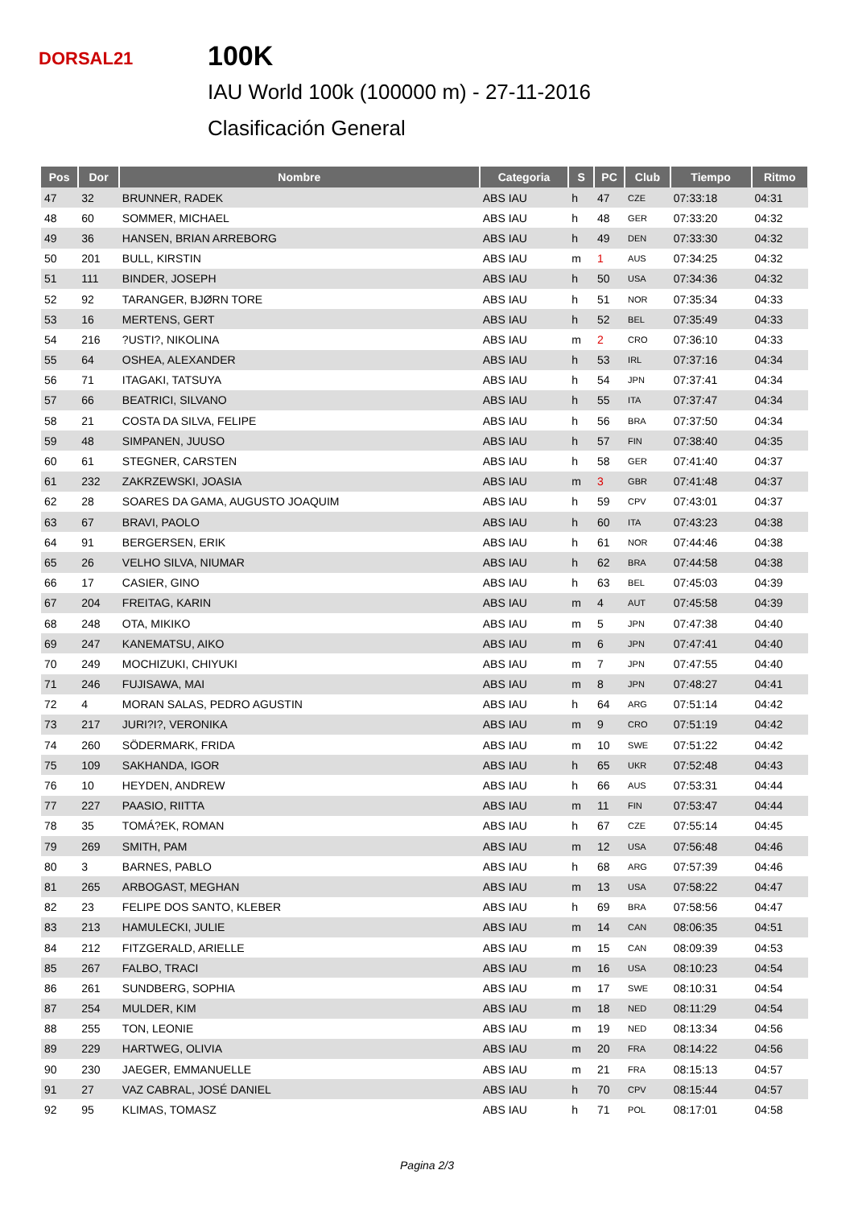DORSAL21
100K
IAU World 100k (100000 m) - 27-11-2016
Clasificación General
| Pos | Dor | Nombre | Categoria | S | PC | Club | Tiempo | Ritmo |
| --- | --- | --- | --- | --- | --- | --- | --- | --- |
| 47 | 32 | BRUNNER, RADEK | ABS IAU | h | 47 | CZE | 07:33:18 | 04:31 |
| 48 | 60 | SOMMER, MICHAEL | ABS IAU | h | 48 | GER | 07:33:20 | 04:32 |
| 49 | 36 | HANSEN, BRIAN ARREBORG | ABS IAU | h | 49 | DEN | 07:33:30 | 04:32 |
| 50 | 201 | BULL, KIRSTIN | ABS IAU | m | 1 | AUS | 07:34:25 | 04:32 |
| 51 | 111 | BINDER, JOSEPH | ABS IAU | h | 50 | USA | 07:34:36 | 04:32 |
| 52 | 92 | TARANGER, BJØRN TORE | ABS IAU | h | 51 | NOR | 07:35:34 | 04:33 |
| 53 | 16 | MERTENS, GERT | ABS IAU | h | 52 | BEL | 07:35:49 | 04:33 |
| 54 | 216 | ?USTI?, NIKOLINA | ABS IAU | m | 2 | CRO | 07:36:10 | 04:33 |
| 55 | 64 | OSHEA, ALEXANDER | ABS IAU | h | 53 | IRL | 07:37:16 | 04:34 |
| 56 | 71 | ITAGAKI, TATSUYA | ABS IAU | h | 54 | JPN | 07:37:41 | 04:34 |
| 57 | 66 | BEATRICI, SILVANO | ABS IAU | h | 55 | ITA | 07:37:47 | 04:34 |
| 58 | 21 | COSTA DA SILVA, FELIPE | ABS IAU | h | 56 | BRA | 07:37:50 | 04:34 |
| 59 | 48 | SIMPANEN, JUUSO | ABS IAU | h | 57 | FIN | 07:38:40 | 04:35 |
| 60 | 61 | STEGNER, CARSTEN | ABS IAU | h | 58 | GER | 07:41:40 | 04:37 |
| 61 | 232 | ZAKRZEWSKI, JOASIA | ABS IAU | m | 3 | GBR | 07:41:48 | 04:37 |
| 62 | 28 | SOARES DA GAMA, AUGUSTO JOAQUIM | ABS IAU | h | 59 | CPV | 07:43:01 | 04:37 |
| 63 | 67 | BRAVI, PAOLO | ABS IAU | h | 60 | ITA | 07:43:23 | 04:38 |
| 64 | 91 | BERGERSEN, ERIK | ABS IAU | h | 61 | NOR | 07:44:46 | 04:38 |
| 65 | 26 | VELHO SILVA, NIUMAR | ABS IAU | h | 62 | BRA | 07:44:58 | 04:38 |
| 66 | 17 | CASIER, GINO | ABS IAU | h | 63 | BEL | 07:45:03 | 04:39 |
| 67 | 204 | FREITAG, KARIN | ABS IAU | m | 4 | AUT | 07:45:58 | 04:39 |
| 68 | 248 | OTA, MIKIKO | ABS IAU | m | 5 | JPN | 07:47:38 | 04:40 |
| 69 | 247 | KANEMATSU, AIKO | ABS IAU | m | 6 | JPN | 07:47:41 | 04:40 |
| 70 | 249 | MOCHIZUKI, CHIYUKI | ABS IAU | m | 7 | JPN | 07:47:55 | 04:40 |
| 71 | 246 | FUJISAWA, MAI | ABS IAU | m | 8 | JPN | 07:48:27 | 04:41 |
| 72 | 4 | MORAN SALAS, PEDRO AGUSTIN | ABS IAU | h | 64 | ARG | 07:51:14 | 04:42 |
| 73 | 217 | JURI?I?, VERONIKA | ABS IAU | m | 9 | CRO | 07:51:19 | 04:42 |
| 74 | 260 | SÖDERMARK, FRIDA | ABS IAU | m | 10 | SWE | 07:51:22 | 04:42 |
| 75 | 109 | SAKHANDA, IGOR | ABS IAU | h | 65 | UKR | 07:52:48 | 04:43 |
| 76 | 10 | HEYDEN, ANDREW | ABS IAU | h | 66 | AUS | 07:53:31 | 04:44 |
| 77 | 227 | PAASIO, RIITTA | ABS IAU | m | 11 | FIN | 07:53:47 | 04:44 |
| 78 | 35 | TOMÁ?EK, ROMAN | ABS IAU | h | 67 | CZE | 07:55:14 | 04:45 |
| 79 | 269 | SMITH, PAM | ABS IAU | m | 12 | USA | 07:56:48 | 04:46 |
| 80 | 3 | BARNES, PABLO | ABS IAU | h | 68 | ARG | 07:57:39 | 04:46 |
| 81 | 265 | ARBOGAST, MEGHAN | ABS IAU | m | 13 | USA | 07:58:22 | 04:47 |
| 82 | 23 | FELIPE DOS SANTO, KLEBER | ABS IAU | h | 69 | BRA | 07:58:56 | 04:47 |
| 83 | 213 | HAMULECKI, JULIE | ABS IAU | m | 14 | CAN | 08:06:35 | 04:51 |
| 84 | 212 | FITZGERALD, ARIELLE | ABS IAU | m | 15 | CAN | 08:09:39 | 04:53 |
| 85 | 267 | FALBO, TRACI | ABS IAU | m | 16 | USA | 08:10:23 | 04:54 |
| 86 | 261 | SUNDBERG, SOPHIA | ABS IAU | m | 17 | SWE | 08:10:31 | 04:54 |
| 87 | 254 | MULDER, KIM | ABS IAU | m | 18 | NED | 08:11:29 | 04:54 |
| 88 | 255 | TON, LEONIE | ABS IAU | m | 19 | NED | 08:13:34 | 04:56 |
| 89 | 229 | HARTWEG, OLIVIA | ABS IAU | m | 20 | FRA | 08:14:22 | 04:56 |
| 90 | 230 | JAEGER, EMMANUELLE | ABS IAU | m | 21 | FRA | 08:15:13 | 04:57 |
| 91 | 27 | VAZ CABRAL, JOSÉ DANIEL | ABS IAU | h | 70 | CPV | 08:15:44 | 04:57 |
| 92 | 95 | KLIMAS, TOMASZ | ABS IAU | h | 71 | POL | 08:17:01 | 04:58 |
Pagina 2/3